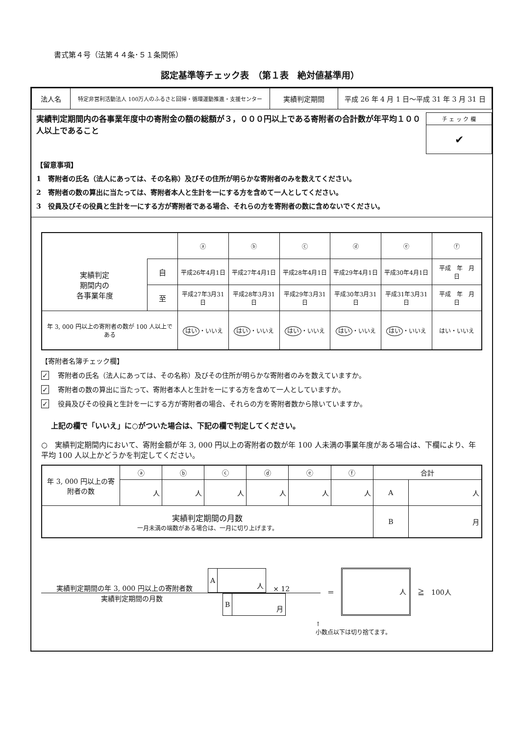書式第４号（法第４４条･５１条関係）
認定基準等チェック表　（第１表　絶対値基準用）
| 法人名 | 特定非営利活動法人 100万人のふるさと回帰・循環運動推進・支援センター | 実績判定期間 | 平成 26 年 4 月 1 日～平成 31 年 3 月 31 日 |
実績判定期間内の各事業年度中の寄附金の額の総額が３，０００円以上である寄附者の合計数が年平均１００人以上であること
| チ ェ ッ ク 欄 |
| ✔ |
【留意事項】
1　寄附者の氏名（法人にあっては、その名称）及びその住所が明らかな寄附者のみを数えてください。
2　寄附者の数の算出に当たっては、寄附者本人と生計を一にする方を含めて一人としてください。
3　役員及びその役員と生計を一にする方が寄附者である場合、それらの方を寄附者の数に含めないでください。
| | | ⓐ | ⓑ | ⓒ | ⓓ | ⓔ | ⓕ |
| 実績判定 期間内の 各事業年度 | 自 | 平成26年4月1日 | 平成27年4月1日 | 平成28年4月1日 | 平成29年4月1日 | 平成30年4月1日 | 平成 年 月 日 |
| | 至 | 平成27年3月31日 | 平成28年3月31日 | 平成29年3月31日 | 平成30年3月31日 | 平成31年3月31日 | 平成 年 月 日 |
| 年 3, 000 円以上の寄附者の数が 100 人以上である | | はい ・いいえ | はい ・いいえ | はい ・いいえ | はい ・いいえ | はい ・いいえ | はい・いいえ |
【寄附者名簿チェック欄】
✓ 寄附者の氏名（法人にあっては、その名称）及びその住所が明らかな寄附者のみを数えていますか。
✓ 寄附者の数の算出に当たって、寄附者本人と生計を一にする方を含めて一人としていますか。
✓ 役員及びその役員と生計を一にする方が寄附者の場合、それらの方を寄附者数から除いていますか。
上記の欄で「いいえ」に○がついた場合は、下記の欄で判定してください。
○　実績判定期間内において、寄附金額が年 3, 000 円以上の寄附者の数が年 100 人未満の事業年度がある場合は、下欄により、年平均 100 人以上かどうかを判定してください。
| 年 3, 000 円以上の寄附者の数 | ⓐ | ⓑ | ⓒ | ⓓ | ⓔ | ⓕ | 合計 | |
| | 人 | 人 | 人 | 人 | 人 | 人 | A | 人 |
| 実績判定期間の月数 一月未満の端数がある場合は、一月に切り上げます。 | | | | | | | B | 月 |
実績判定期間の年 3, 000 円以上の寄附者数
| A | 人 |
× 12
実績判定期間の月数
| B | 月 |
＝
人
≧　100人
↑
小数点以下は切り捨てます。